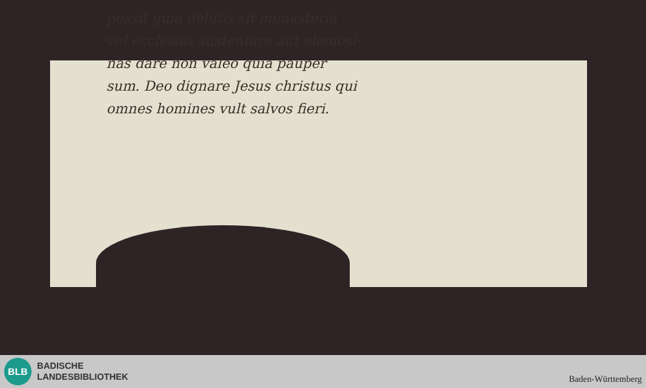possit quia debitis sit monasteria
vel ecclesias sustentare aut elemosi-
nas dare non valeo quia pauper
sum. Deo dignare Jesus christus qui
omnes homines vult salvos fieri.
BLB
BADISCHE
LANDESBIBLIOTHEK
Baden-Württemberg